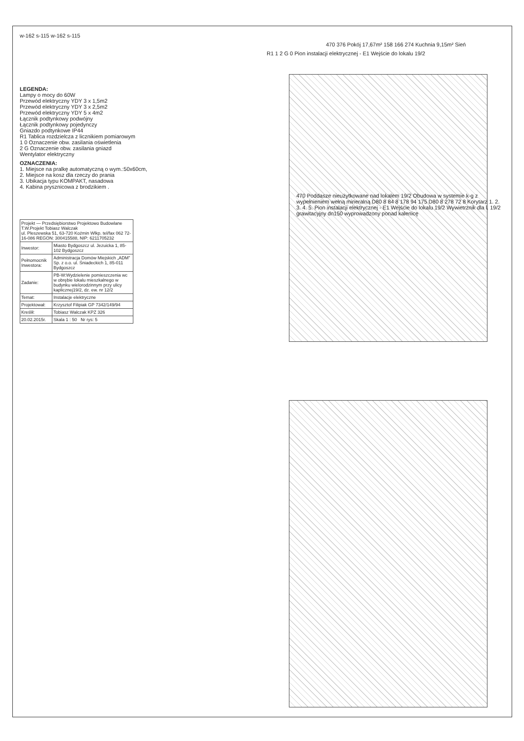w-162 s-115 w-162 s-115
470 376 Pokój 17,67m² 158 166 274 Kuchnia 9,15m² Sień
R1 1 2 G 0 Pion instalacji elektrycznej - E1 Wejście do lokalu 19/2
LEGENDA:
Lampy o mocy do 60W
Przewód elektryczny YDY 3 x 1,5m2
Przewód elektryczny YDY 3 x 2,5m2
Przewód elektryczny YDY 5 x 4m2
Łącznik podtynkowy podwójny
Łącznik podtynkowy pojedynczy
Gniazdo podtynkowe IP44
R1 Tablica rozdzielcza z licznikiem pomiarowym
1 0 Oznaczenie obw. zasilania oświetlenia
2 G Oznaczenie obw. zasilania gniazd
Wentylator elektryczny
OZNACZENIA:
1. Miejsce na pralkę automatyczną o wym.:50x60cm,
2. Miejsce na kosz dla rzeczy do prania
3. Ubikacja typu KOMPAKT, nasadowa
4. Kabina prysznicowa z brodzikiem .
470 Poddasze nieużytkowane nad lokalem 19/2 Obudowa w systemie k-g z wypełnieniem wełną mineralną D80 8 84 8 178 94 175 D80 8 278 72 8 Korytarz 1. 2. 3. 4. 5. Pion instalacji elektrycznej - E1 Wejście do lokalu 19/2 Wywietrznik dla l. 19/2 grawitacyjny dn150 wyprowadzony ponad kalenicę
| Projekt — Przedsiębiorstwo Projektowo Budowlane T.W.Projekt Tobiasz Walczak ul. Pleszewska 51, 63-720 Koźmin Wlkp. tel/fax 062 72-16-086 REGON: 300415588, NIP: 6211705232 | |
| Inwestor: | Miasto Bydgoszcz ul. Jezuicka 1, 85-102 Bydgoszcz |
| Pełnomocnik Inwestora: | Administracja Domów Miejskich „ADM” Sp. z o.o. ul. Śniadeckich 1, 85-011 Bydgoszcz |
| Zadanie: | PB-W:Wydzielenie pomieszczenia wc w obrębie lokalu mieszkalnego w budynku wielorodzinnym przy ulicy kaplicznej19/2, dz. ew. nr 12/2 |
| Temat: | Instalacje elektryczne |
| Projektował: | Krzysztof Filipiak GP 7342/149/94 |
| Kreślił: | Tobiasz Walczak KPZ 326 |
| 20.02.2015r. | Skala 1 : 50 Nr rys: 5 |